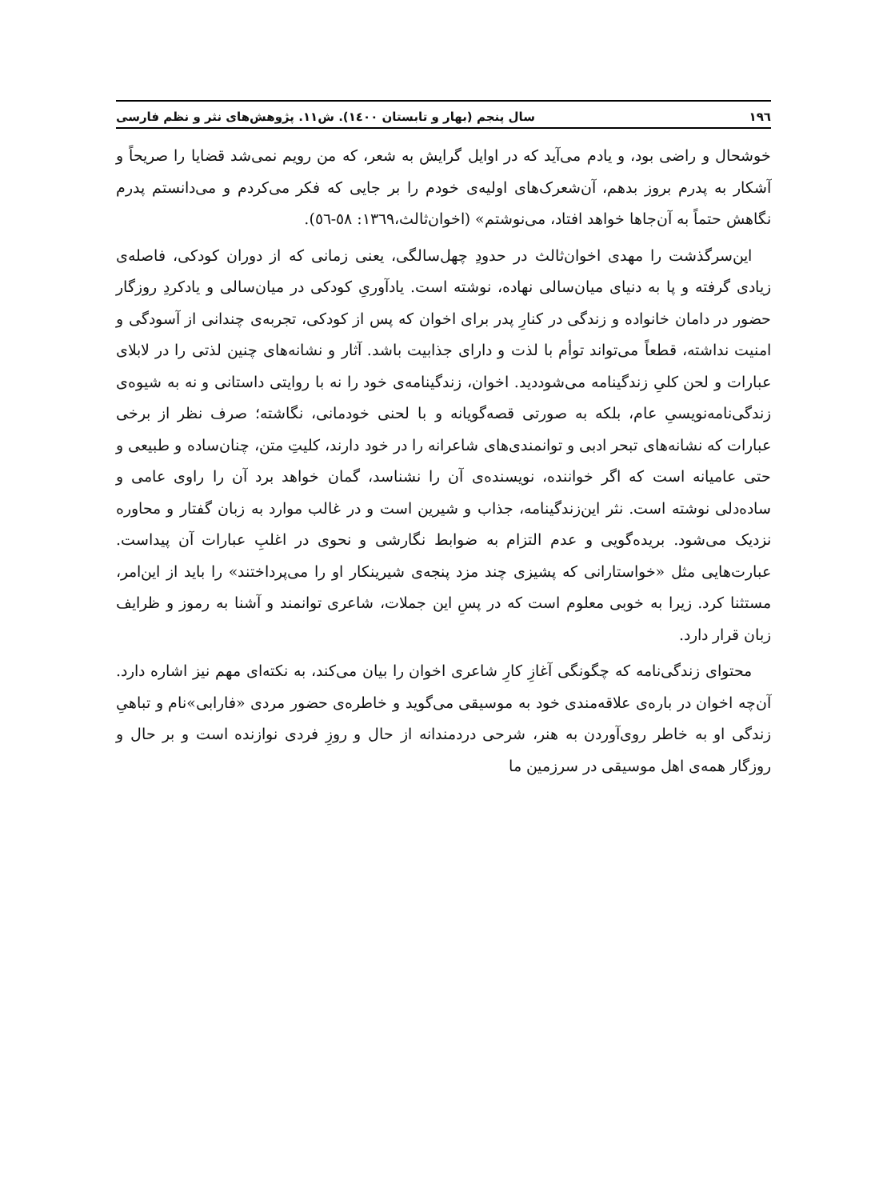١٩٦ سال پنجم (بهار و تابستان ١٤٠٠). ش١١. پژوهش‌های نثر و نظم فارسی
خوشحال و راضی بود، و یادم می‌آید که در اوایل گرایش به شعر، که من رویم نمی‌شد قضایا را صریحاً و آشکار به پدرم بروز بدهم، آن‌شعرک‌های اولیه‌ی خودم را بر جایی که فکر می‌کردم و می‌دانستم پدرم نگاهش حتماً به آن‌جاها خواهد افتاد، می‌نوشتم» (اخوان‌ثالث،١٣٦٩: ٥٨-٥٦).
این‌سرگذشت را مهدی اخوان‌ثالث در حدودِ چهل‌سالگی، یعنی زمانی که از دوران کودکی، فاصله‌ی زیادی گرفته و پا به دنیای میان‌سالی نهاده، نوشته است. یادآوریِ کودکی در میان‌سالی و یادکردِ روزگار حضور در دامان خانواده و زندگی در کنارِ پدر برای اخوان که پس از کودکی، تجربه‌ی چندانی از آسودگی و امنیت نداشته، قطعاً می‌تواند توأم با لذت و دارای جذابیت باشد. آثار و نشانه‌های چنین لذتی را در لابلای عبارات و لحن کلیِ زندگینامه می‌شوددید. اخوان، زندگینامه‌ی خود را نه با روایتی داستانی و نه به شیوه‌ی زندگی‌نامه‌نویسیِ عام، بلکه به صورتی قصه‌گویانه و با لحنی خودمانی، نگاشته؛ صرف نظر از برخی عبارات که نشانه‌های تبحر ادبی و توانمندی‌های شاعرانه را در خود دارند، کلیتِ متن، چنان‌ساده و طبیعی و حتی عامیانه است که اگر خواننده، نویسنده‌ی آن را نشناسد، گمان خواهد برد آن را راوی عامی و ساده‌دلی نوشته است. نثر این‌زندگینامه، جذاب و شیرین است و در غالب موارد به زبان گفتار و محاوره نزدیک می‌شود. بریده‌گویی و عدم التزام به ضوابط نگارشی و نحوی در اغلبِ عبارات آن پیداست. عبارت‌هایی مثل «خواستارانی که پشیزی چند مزد پنجه‌ی شیرینکار او را می‌پرداختند» را باید از این‌امر، مستثنا کرد. زیرا به خوبی معلوم است که در پسِ این جملات، شاعری توانمند و آشنا به رموز و ظرایف زبان قرار دارد.
محتوای زندگی‌نامه که چگونگی آغازِ کارِ شاعری اخوان را بیان می‌کند، به نکته‌ای مهم نیز اشاره دارد. آن‌چه اخوان در باره‌ی علاقه‌مندی خود به موسیقی می‌گوید و خاطره‌ی حضور مردی «فارابی»نام و تباهیِ زندگی او به خاطر روی‌آوردن به هنر، شرحی دردمندانه از حال و روزِ فردی نوازنده است و بر حال و روزگار همه‌ی اهل موسیقی در سرزمین ما